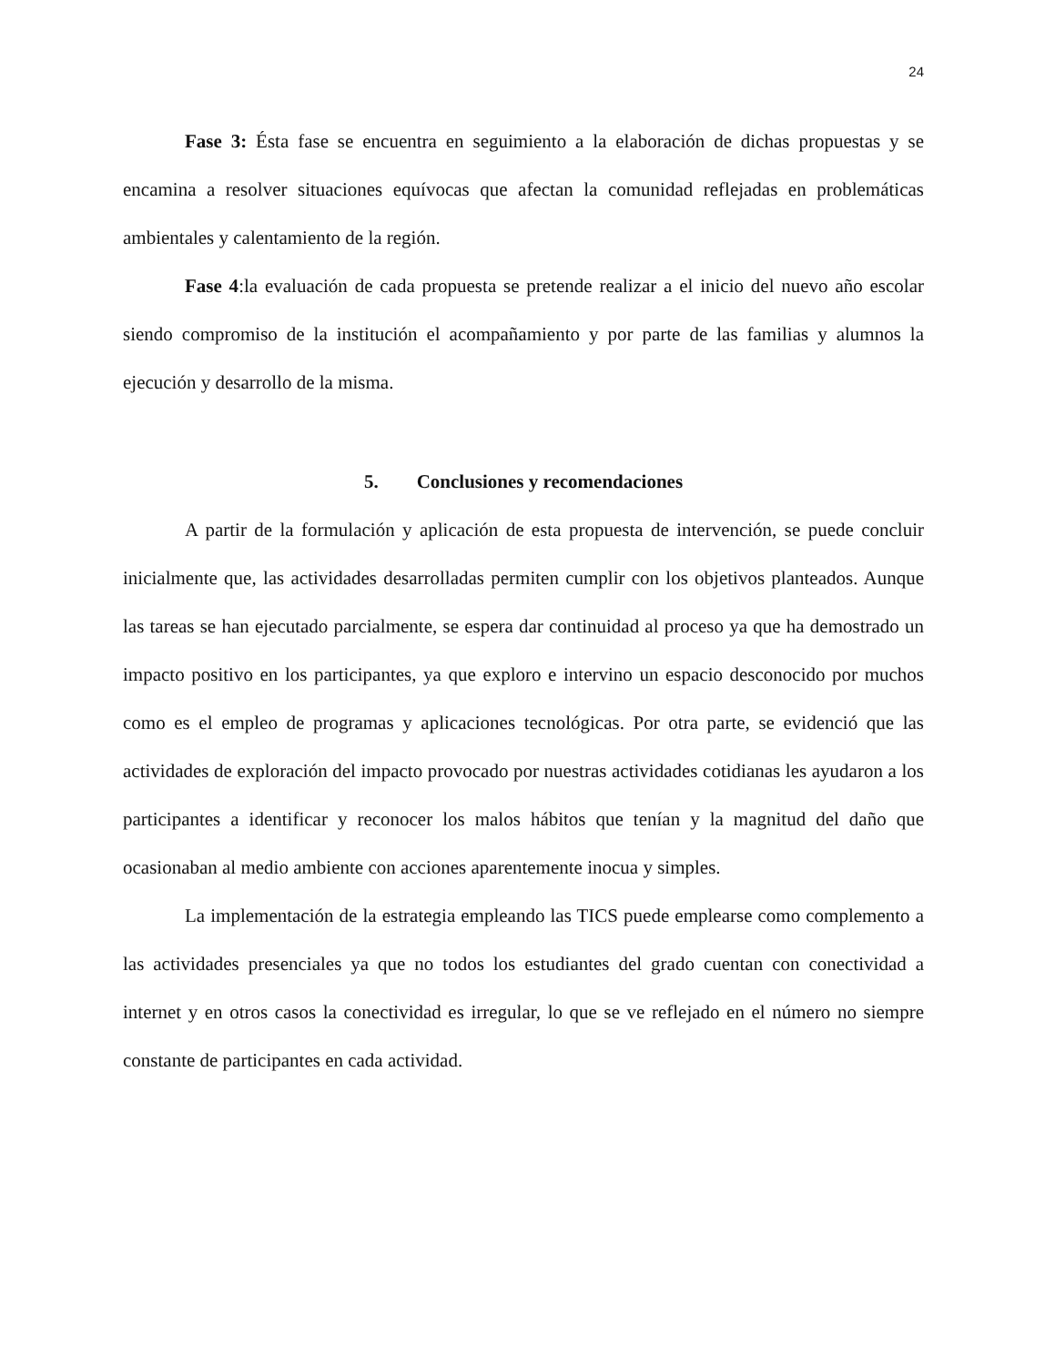24
Fase 3: Ésta fase se encuentra en seguimiento a la elaboración de dichas propuestas y se encamina a resolver situaciones equívocas que afectan la comunidad reflejadas en problemáticas ambientales y calentamiento de la región.
Fase 4:la evaluación de cada propuesta se pretende realizar a el inicio del nuevo año escolar siendo compromiso de la institución el acompañamiento y por parte de las familias y alumnos la ejecución y desarrollo de la misma.
5. Conclusiones y recomendaciones
A partir de la formulación y aplicación de esta propuesta de intervención, se puede concluir inicialmente que, las actividades desarrolladas permiten cumplir con los objetivos planteados. Aunque las tareas se han ejecutado parcialmente, se espera dar continuidad al proceso ya que ha demostrado un impacto positivo en los participantes, ya que exploro e intervino un espacio desconocido por muchos como es el empleo de programas y aplicaciones tecnológicas. Por otra parte, se evidenció que las actividades de exploración del impacto provocado por nuestras actividades cotidianas les ayudaron a los participantes a identificar y reconocer los malos hábitos que tenían y la magnitud del daño que ocasionaban al medio ambiente con acciones aparentemente inocua y simples.
La implementación de la estrategia empleando las TICS puede emplearse como complemento a las actividades presenciales ya que no todos los estudiantes del grado cuentan con conectividad a internet y en otros casos la conectividad es irregular, lo que se ve reflejado en el número no siempre constante de participantes en cada actividad.